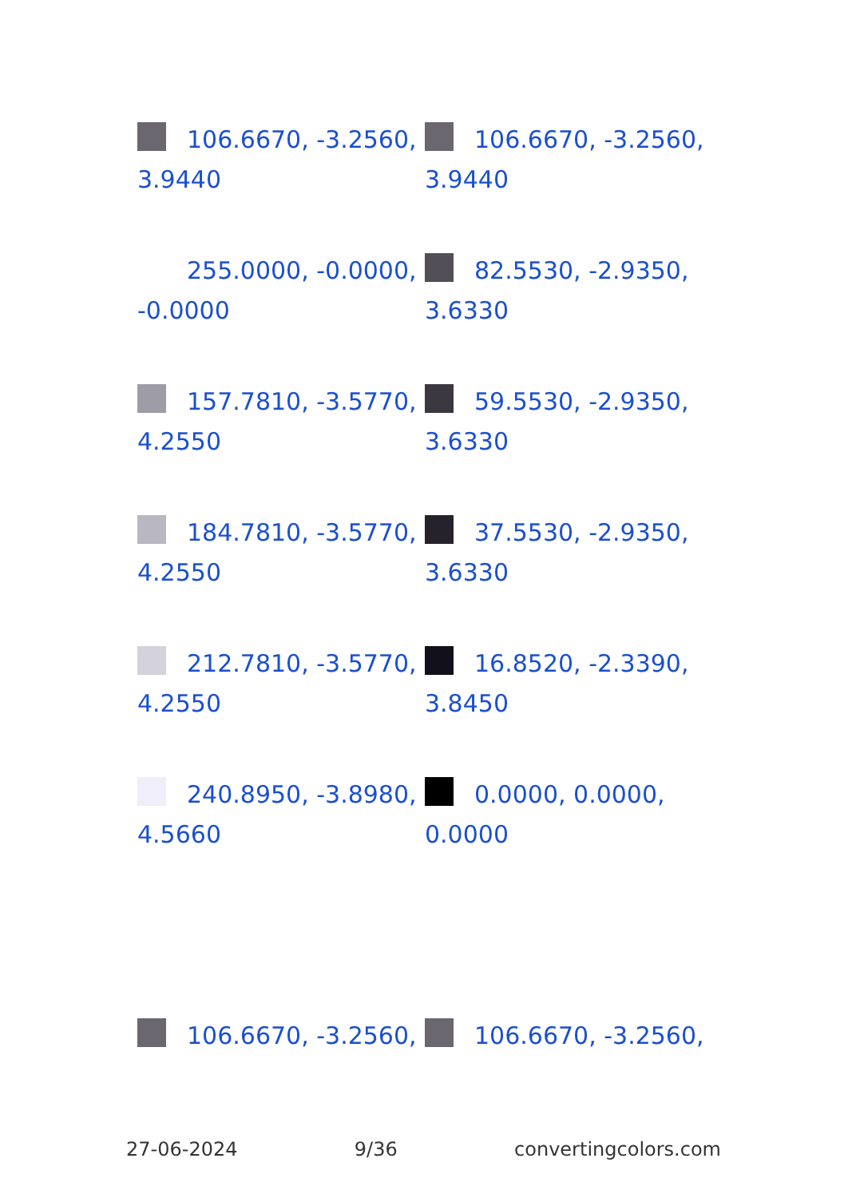106.6670, -3.2560, 3.9440
106.6670, -3.2560, 3.9440
255.0000, -0.0000, -0.0000
82.5530, -2.9350, 3.6330
157.7810, -3.5770, 4.2550
59.5530, -2.9350, 3.6330
184.7810, -3.5770, 4.2550
37.5530, -2.9350, 3.6330
212.7810, -3.5770, 4.2550
16.8520, -2.3390, 3.8450
240.8950, -3.8980, 4.5660
0.0000, 0.0000, 0.0000
106.6670, -3.2560, 106.6670, -3.2560,
27-06-2024 9/36 convertingcolors.com